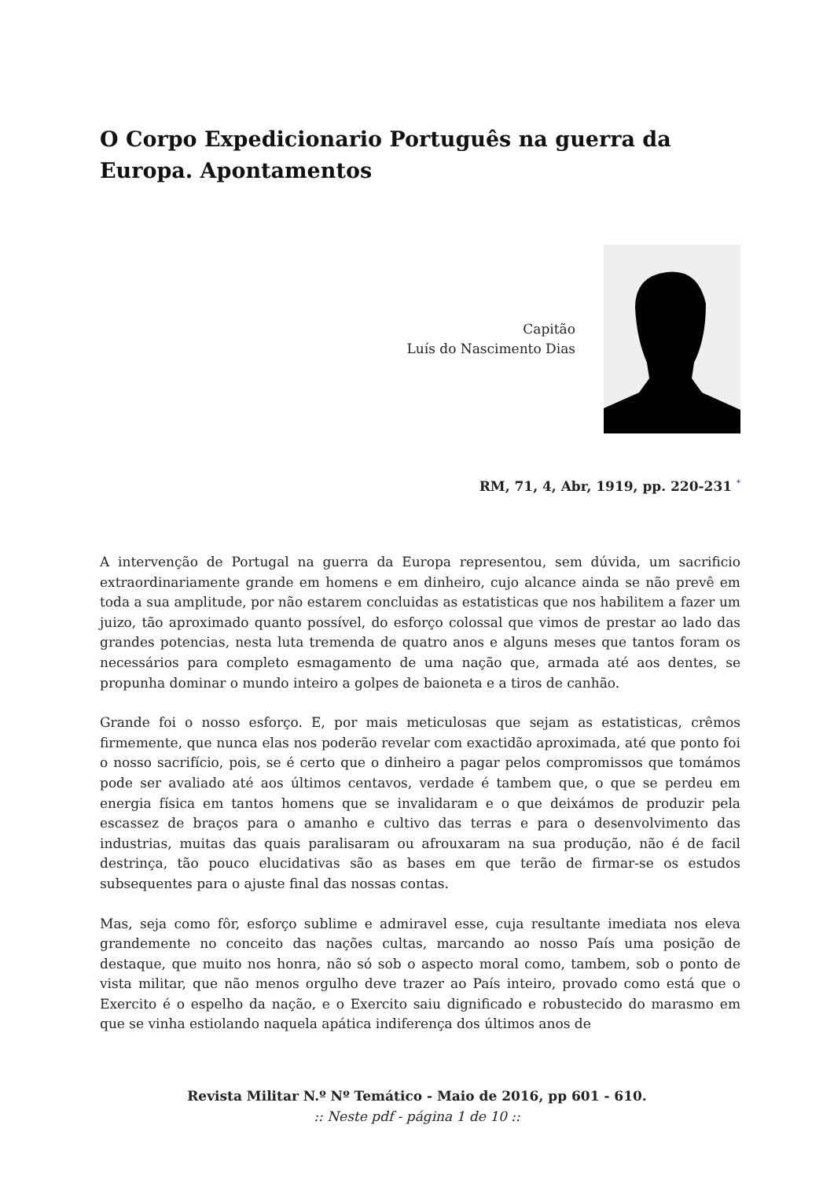O Corpo Expedicionario Português na guerra da Europa. Apontamentos
Capitão
Luís do Nascimento Dias
RM, 71, 4, Abr, 1919, pp. 220-231 <sup>*</sup>
A intervenção de Portugal na guerra da Europa representou, sem dúvida, um sacrificio extraordinariamente grande em homens e em dinheiro, cujo alcance ainda se não prevê em toda a sua amplitude, por não estarem concluidas as estatisticas que nos habilitem a fazer um juizo, tão aproximado quanto possível, do esforço colossal que vimos de prestar ao lado das grandes potencias, nesta luta tremenda de quatro anos e alguns meses que tantos foram os necessários para completo esmagamento de uma nação que, armada até aos dentes, se propunha dominar o mundo inteiro a golpes de baioneta e a tiros de canhão.
Grande foi o nosso esforço. E, por mais meticulosas que sejam as estatisticas, crêmos firmemente, que nunca elas nos poderão revelar com exactidão aproximada, até que ponto foi o nosso sacrifício, pois, se é certo que o dinheiro a pagar pelos compromissos que tomámos pode ser avaliado até aos últimos centavos, verdade é tambem que, o que se perdeu em energia física em tantos homens que se invalidaram e o que deixámos de produzir pela escassez de braços para o amanho e cultivo das terras e para o desenvolvimento das industrias, muitas das quais paralisaram ou afrouxaram na sua produção, não é de facil destrinça, tão pouco elucidativas são as bases em que terão de firmar-se os estudos subsequentes para o ajuste final das nossas contas.
Mas, seja como fôr, esforço sublime e admiravel esse, cuja resultante imediata nos eleva grandemente no conceito das nações cultas, marcando ao nosso País uma posição de destaque, que muito nos honra, não só sob o aspecto moral como, tambem, sob o ponto de vista militar, que não menos orgulho deve trazer ao País inteiro, provado como está que o Exercito é o espelho da nação, e o Exercito saiu dignificado e robustecido do marasmo em que se vinha estiolando naquela apática indiferença dos últimos anos de
Revista Militar N.º Nº Temático - Maio de 2016, pp 601 - 610.
:: Neste pdf - página 1 de 10 ::